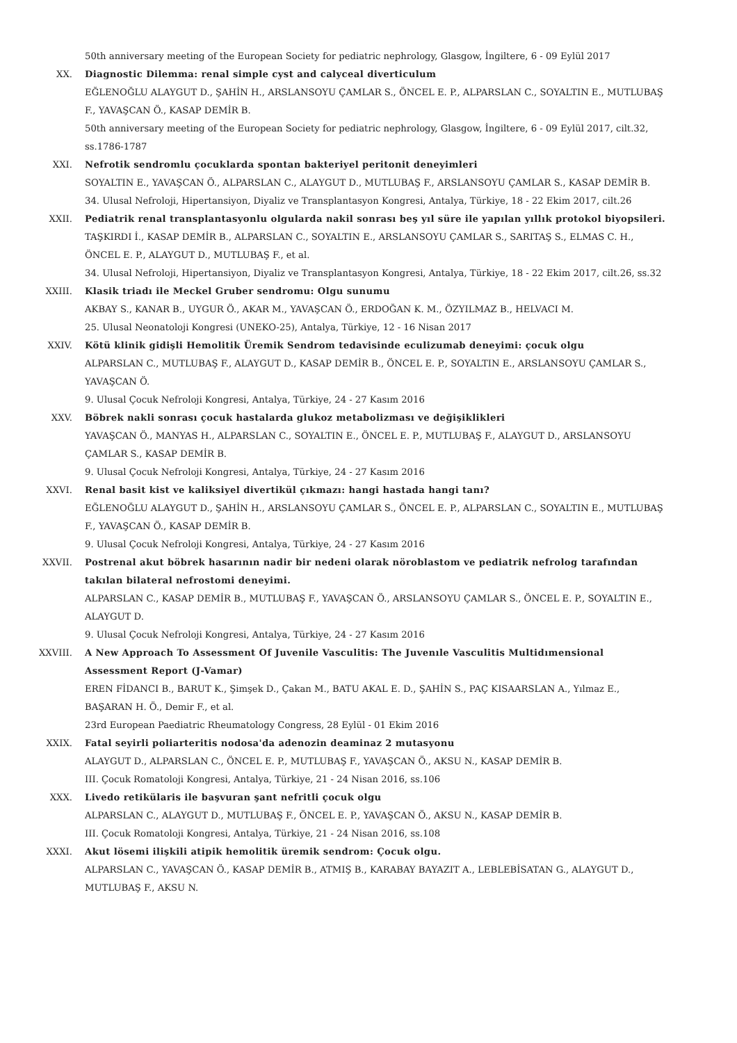50th anniversary meeting of the European Society for pediatric nephrology, Glasgow, İngiltere, 6 - 09 Eylül 2017
XX. Diagnostic Dilemma: renal simple cyst and calyceal diverticulum
EĞLENOĞLU ALAYGUT D., ŞAHİN H., ARSLANSOYU ÇAMLAR S., ÖNCEL E. P., ALPARSLAN C., SOYALTIN E., MUTLUBAŞ F., YAVAŞCAN Ö., KASAP DEMİR B.
50th anniversary meeting of the European Society for pediatric nephrology, Glasgow, İngiltere, 6 - 09 Eylül 2017, cilt.32, ss.1786-1787
XXI. Nefrotik sendromlu çocuklarda spontan bakteriyel peritonit deneyimleri
SOYALTIN E., YAVAŞCAN Ö., ALPARSLAN C., ALAYGUT D., MUTLUBAŞ F., ARSLANSOYU ÇAMLAR S., KASAP DEMİR B.
34. Ulusal Nefroloji, Hipertansiyon, Diyaliz ve Transplantasyon Kongresi, Antalya, Türkiye, 18 - 22 Ekim 2017, cilt.26
XXII. Pediatrik renal transplantasyonlu olgularda nakil sonrası beş yıl süre ile yapılan yıllık protokol biyopsileri.
TAŞKIRDI İ., KASAP DEMİR B., ALPARSLAN C., SOYALTIN E., ARSLANSOYU ÇAMLAR S., SARITAŞ S., ELMAS C. H., ÖNCEL E. P., ALAYGUT D., MUTLUBAŞ F., et al.
34. Ulusal Nefroloji, Hipertansiyon, Diyaliz ve Transplantasyon Kongresi, Antalya, Türkiye, 18 - 22 Ekim 2017, cilt.26, ss.32
XXIII. Klasik triadı ile Meckel Gruber sendromu: Olgu sunumu
AKBAY S., KANAR B., UYGUR Ö., AKAR M., YAVAŞCAN Ö., ERDOĞAN K. M., ÖZYILMAZ B., HELVACI M.
25. Ulusal Neonatoloji Kongresi (UNEKO-25), Antalya, Türkiye, 12 - 16 Nisan 2017
XXIV. Kötü klinik gidişli Hemolitik Üremik Sendrom tedavisinde eculizumab deneyimi: çocuk olgu
ALPARSLAN C., MUTLUBAŞ F., ALAYGUT D., KASAP DEMİR B., ÖNCEL E. P., SOYALTIN E., ARSLANSOYU ÇAMLAR S., YAVAŞCAN Ö.
9. Ulusal Çocuk Nefroloji Kongresi, Antalya, Türkiye, 24 - 27 Kasım 2016
XXV. Böbrek nakli sonrası çocuk hastalarda glukoz metabolizması ve değişiklikleri
YAVAŞCAN Ö., MANYAS H., ALPARSLAN C., SOYALTIN E., ÖNCEL E. P., MUTLUBAŞ F., ALAYGUT D., ARSLANSOYU ÇAMLAR S., KASAP DEMİR B.
9. Ulusal Çocuk Nefroloji Kongresi, Antalya, Türkiye, 24 - 27 Kasım 2016
XXVI. Renal basit kist ve kaliksiyel divertikül çıkmazı: hangi hastada hangi tanı?
EĞLENOĞLU ALAYGUT D., ŞAHİN H., ARSLANSOYU ÇAMLAR S., ÖNCEL E. P., ALPARSLAN C., SOYALTIN E., MUTLUBAŞ F., YAVAŞCAN Ö., KASAP DEMİR B.
9. Ulusal Çocuk Nefroloji Kongresi, Antalya, Türkiye, 24 - 27 Kasım 2016
XXVII. Postrenal akut böbrek hasarının nadir bir nedeni olarak nöroblastom ve pediatrik nefrolog tarafından takılan bilateral nefrostomi deneyimi.
ALPARSLAN C., KASAP DEMİR B., MUTLUBAŞ F., YAVAŞCAN Ö., ARSLANSOYU ÇAMLAR S., ÖNCEL E. P., SOYALTIN E., ALAYGUT D.
9. Ulusal Çocuk Nefroloji Kongresi, Antalya, Türkiye, 24 - 27 Kasım 2016
XXVIII. A New Approach To Assessment Of Juvenile Vasculitis: The Juvenıle Vasculitis Multidımensional Assessment Report (J-Vamar)
EREN FİDANCI B., BARUT K., Şimşek D., Çakan M., BATU AKAL E. D., ŞAHİN S., PAÇ KISAARSLAN A., Yılmaz E., BAŞARAN H. Ö., Demir F., et al.
23rd European Paediatric Rheumatology Congress, 28 Eylül - 01 Ekim 2016
XXIX. Fatal seyirli poliarteritis nodosa'da adenozin deaminaz 2 mutasyonu
ALAYGUT D., ALPARSLAN C., ÖNCEL E. P., MUTLUBAŞ F., YAVAŞCAN Ö., AKSU N., KASAP DEMİR B.
III. Çocuk Romatoloji Kongresi, Antalya, Türkiye, 21 - 24 Nisan 2016, ss.106
XXX. Livedo retiküla­ris ile başvuran şant nefritli çocuk olgu
ALPARSLAN C., ALAYGUT D., MUTLUBAŞ F., ÖNCEL E. P., YAVAŞCAN Ö., AKSU N., KASAP DEMİR B.
III. Çocuk Romatoloji Kongresi, Antalya, Türkiye, 21 - 24 Nisan 2016, ss.108
XXXI. Akut lösemi ilişkili atipik hemolitik üremik sendrom: Çocuk olgu.
ALPARSLAN C., YAVAŞCAN Ö., KASAP DEMİR B., ATMIŞ B., KARABAY BAYAZIT A., LEBLEBİSATAN G., ALAYGUT D., MUTLUBAŞ F., AKSU N.